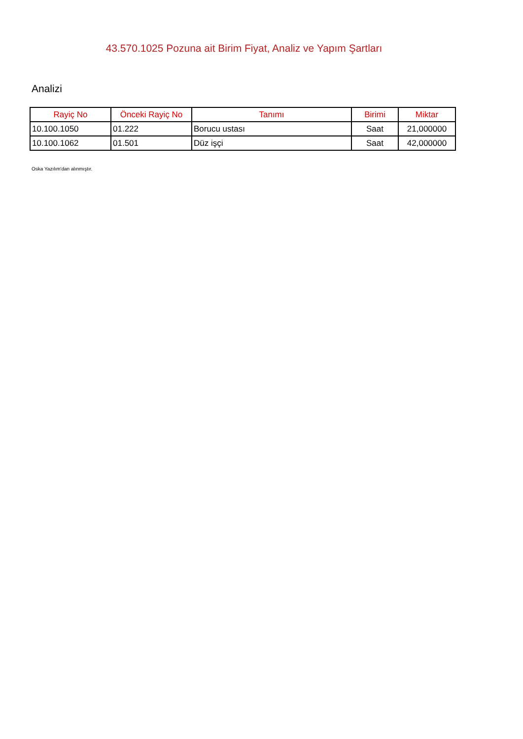43.570.1025 Pozuna ait Birim Fiyat, Analiz ve Yapım Şartları
Analizi
| Rayiç No | Önceki Rayiç No | Tanımı | Birimi | Miktar |
| --- | --- | --- | --- | --- |
| 10.100.1050 | 01.222 | Borucu ustası | Saat | 21,000000 |
| 10.100.1062 | 01.501 | Düz işçi | Saat | 42,000000 |
Oska Yazılım'dan alınmıştır.